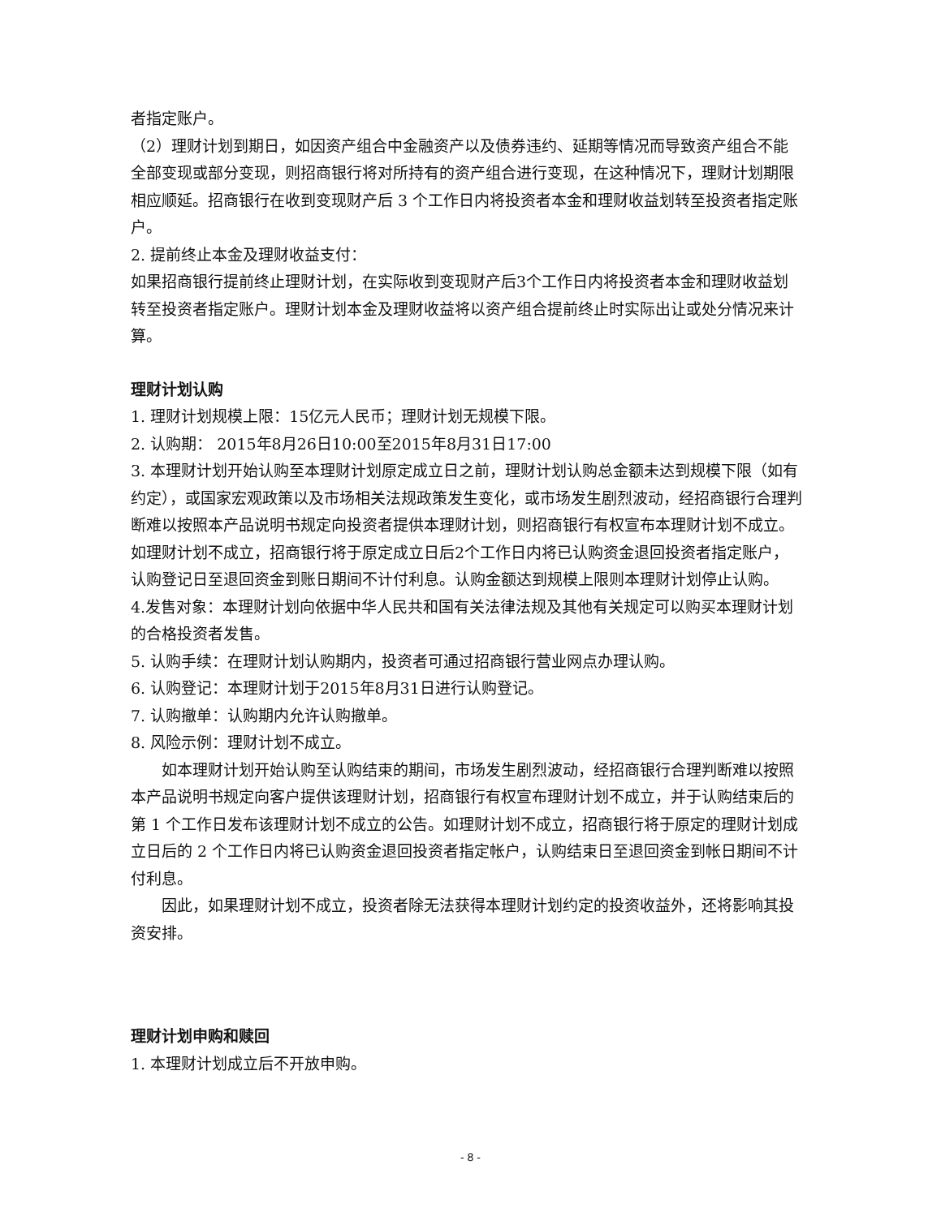者指定账户。
（2）理财计划到期日，如因资产组合中金融资产以及债券违约、延期等情况而导致资产组合不能全部变现或部分变现，则招商银行将对所持有的资产组合进行变现，在这种情况下，理财计划期限相应顺延。招商银行在收到变现财产后 3 个工作日内将投资者本金和理财收益划转至投资者指定账户。
2. 提前终止本金及理财收益支付：
如果招商银行提前终止理财计划，在实际收到变现财产后3个工作日内将投资者本金和理财收益划转至投资者指定账户。理财计划本金及理财收益将以资产组合提前终止时实际出让或处分情况来计算。
理财计划认购
1. 理财计划规模上限：15亿元人民币；理财计划无规模下限。
2. 认购期： 2015年8月26日10:00至2015年8月31日17:00
3. 本理财计划开始认购至本理财计划原定成立日之前，理财计划认购总金额未达到规模下限（如有约定），或国家宏观政策以及市场相关法规政策发生变化，或市场发生剧烈波动，经招商银行合理判断难以按照本产品说明书规定向投资者提供本理财计划，则招商银行有权宣布本理财计划不成立。如理财计划不成立，招商银行将于原定成立日后2个工作日内将已认购资金退回投资者指定账户，认购登记日至退回资金到账日期间不计付利息。认购金额达到规模上限则本理财计划停止认购。
4.发售对象：本理财计划向依据中华人民共和国有关法律法规及其他有关规定可以购买本理财计划的合格投资者发售。
5. 认购手续：在理财计划认购期内，投资者可通过招商银行营业网点办理认购。
6. 认购登记：本理财计划于2015年8月31日进行认购登记。
7. 认购撤单：认购期内允许认购撤单。
8. 风险示例：理财计划不成立。
如本理财计划开始认购至认购结束的期间，市场发生剧烈波动，经招商银行合理判断难以按照本产品说明书规定向客户提供该理财计划，招商银行有权宣布理财计划不成立，并于认购结束后的第 1 个工作日发布该理财计划不成立的公告。如理财计划不成立，招商银行将于原定的理财计划成立日后的 2 个工作日内将已认购资金退回投资者指定帐户，认购结束日至退回资金到帐日期间不计付利息。
因此，如果理财计划不成立，投资者除无法获得本理财计划约定的投资收益外，还将影响其投资安排。
理财计划申购和赎回
1. 本理财计划成立后不开放申购。
- 8 -